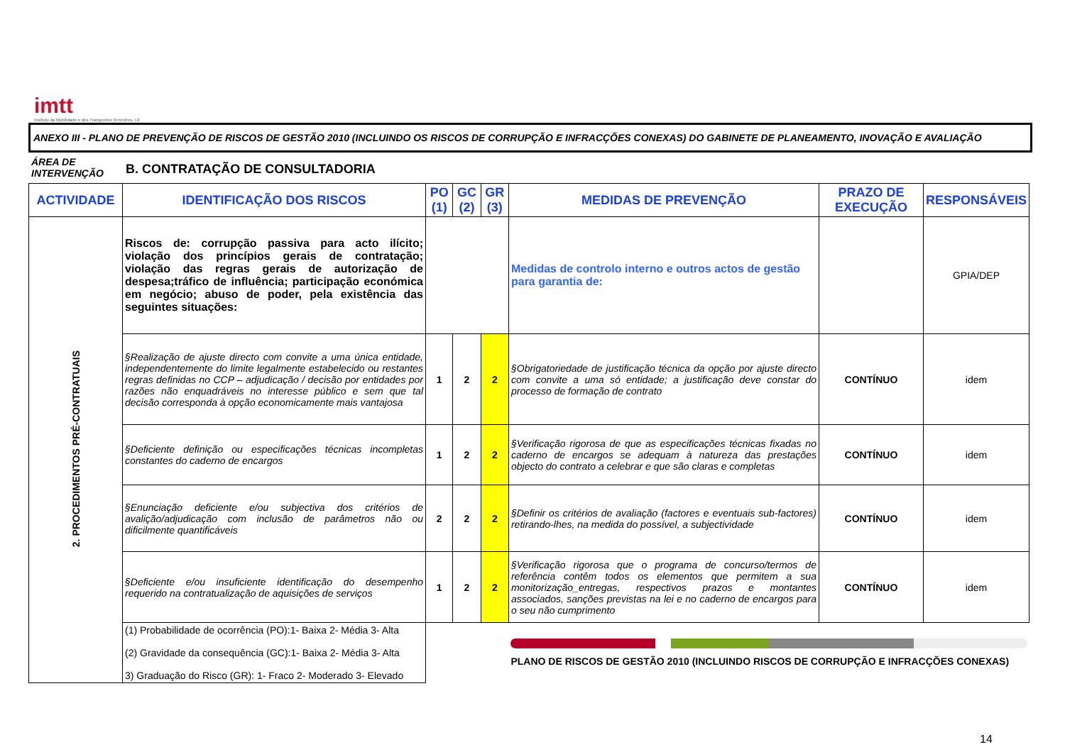imtt
Instituto da Mobilidade e dos Transportes Terrestres, I.P.
ANEXO III - PLANO DE PREVENÇÃO DE RISCOS DE GESTÃO 2010 (INCLUINDO OS RISCOS DE CORRUPÇÃO E INFRACÇÕES CONEXAS) DO GABINETE DE PLANEAMENTO, INOVAÇÃO E AVALIAÇÃO
ÁREA DE
INTERVENÇÃO
B. CONTRATAÇÃO DE CONSULTADORIA
| ACTIVIDADE | IDENTIFICAÇÃO DOS RISCOS | PO (1) | GC (2) | GR (3) | MEDIDAS DE PREVENÇÃO | PRAZO DE EXECUÇÃO | RESPONSÁVEIS | |
| --- | --- | --- | --- | --- | --- | --- | --- | --- |
| 2. PROCEDIMENTOS PRÉ-CONTRATUAIS | Riscos de: corrupção passiva para acto ilícito; violação dos princípios gerais de contratação; violação das regras gerais de autorização de despesa;tráfico de influência; participação económica em negócio; abuso de poder, pela existência das seguintes situações: | | | | Medidas de controlo interno e outros actos de gestão para garantia de: | | GPIA/DEP | |
| | §Realização de ajuste directo com convite a uma única entidade, independentemente do limite legalmente estabelecido ou restantes regras definidas no CCP – adjudicação / decisão por entidades por razões não enquadráveis no interesse público e sem que tal decisão corresponda à opção economicamente mais vantajosa | 1 | 2 | 2 | §Obrigatoriedade de justificação técnica da opção por ajuste directo com convite a uma só entidade; a justificação deve constar do processo de formação de contrato | CONTÍNUO | idem | |
| | §Deficiente definição ou especificações técnicas incompletas constantes do caderno de encargos | 1 | 2 | 2 | §Verificação rigorosa de que as especificações técnicas fixadas no caderno de encargos se adequam à natureza das prestações objecto do contrato a celebrar e que são claras e completas | CONTÍNUO | idem | |
| | §Enunciação deficiente e/ou subjectiva dos critérios de avalição/adjudicação com inclusão de parâmetros não ou dificilmente quantificáveis | 2 | 2 | 2 | §Definir os critérios de avaliação (factores e eventuais sub-factores) retirando-lhes, na medida do possível, a subjectividade | CONTÍNUO | idem | |
| | §Deficiente e/ou insuficiente identificação do desempenho requerido na contratualização de aquisições de serviços | 1 | 2 | 2 | §Verificação rigorosa que o programa de concurso/termos de referência contêm todos os elementos que permitem a sua monitorização_entregas, respectivos prazos e montantes associados, sanções previstas na lei e no caderno de encargos para o seu não cumprimento | CONTÍNUO | idem | |
| | (1) Probabilidade de ocorrência (PO):1- Baixa 2- Média 3- Alta (2) Gravidade da consequência (GC):1- Baixa 2- Média 3- Alta 3) Graduação do Risco (GR): 1- Fraco 2- Moderado 3- Elevado | | | | PLANO DE RISCOS DE GESTÃO 2010 (INCLUINDO RISCOS DE CORRUPÇÃO E INFRACÇÕES CONEXAS) | | | |
14